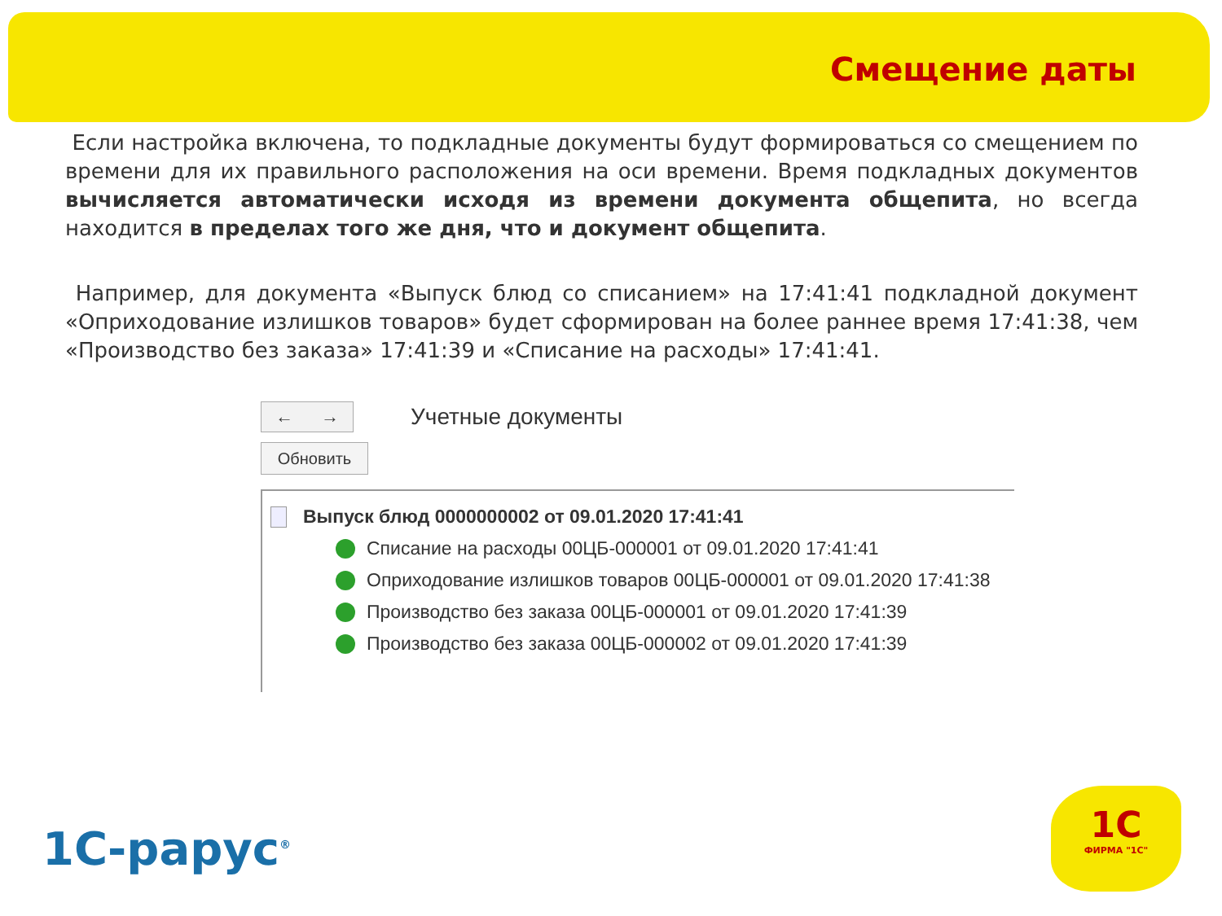Смещение даты
Если настройка включена, то подкладные документы будут формироваться со смещением по времени для их правильного расположения на оси времени. Время подкладных документов вычисляется автоматически исходя из времени документа общепита, но всегда находится в пределах того же дня, что и документ общепита.
Например, для документа «Выпуск блюд со списанием» на 17:41:41 подкладной документ «Оприходование излишков товаров» будет сформирован на более раннее время 17:41:38, чем «Производство без заказа» 17:41:39 и «Списание на расходы» 17:41:41.
← →
Учетные документы
Обновить
Выпуск блюд 0000000002 от 09.01.2020 17:41:41
Списание на расходы 00ЦБ-000001 от 09.01.2020 17:41:41
Оприходование излишков товаров 00ЦБ-000001 от 09.01.2020 17:41:38
Производство без заказа 00ЦБ-000001 от 09.01.2020 17:41:39
Производство без заказа 00ЦБ-000002 от 09.01.2020 17:41:39
1С-рарус<sup>®</sup>
1С
ФИРМА "1С"